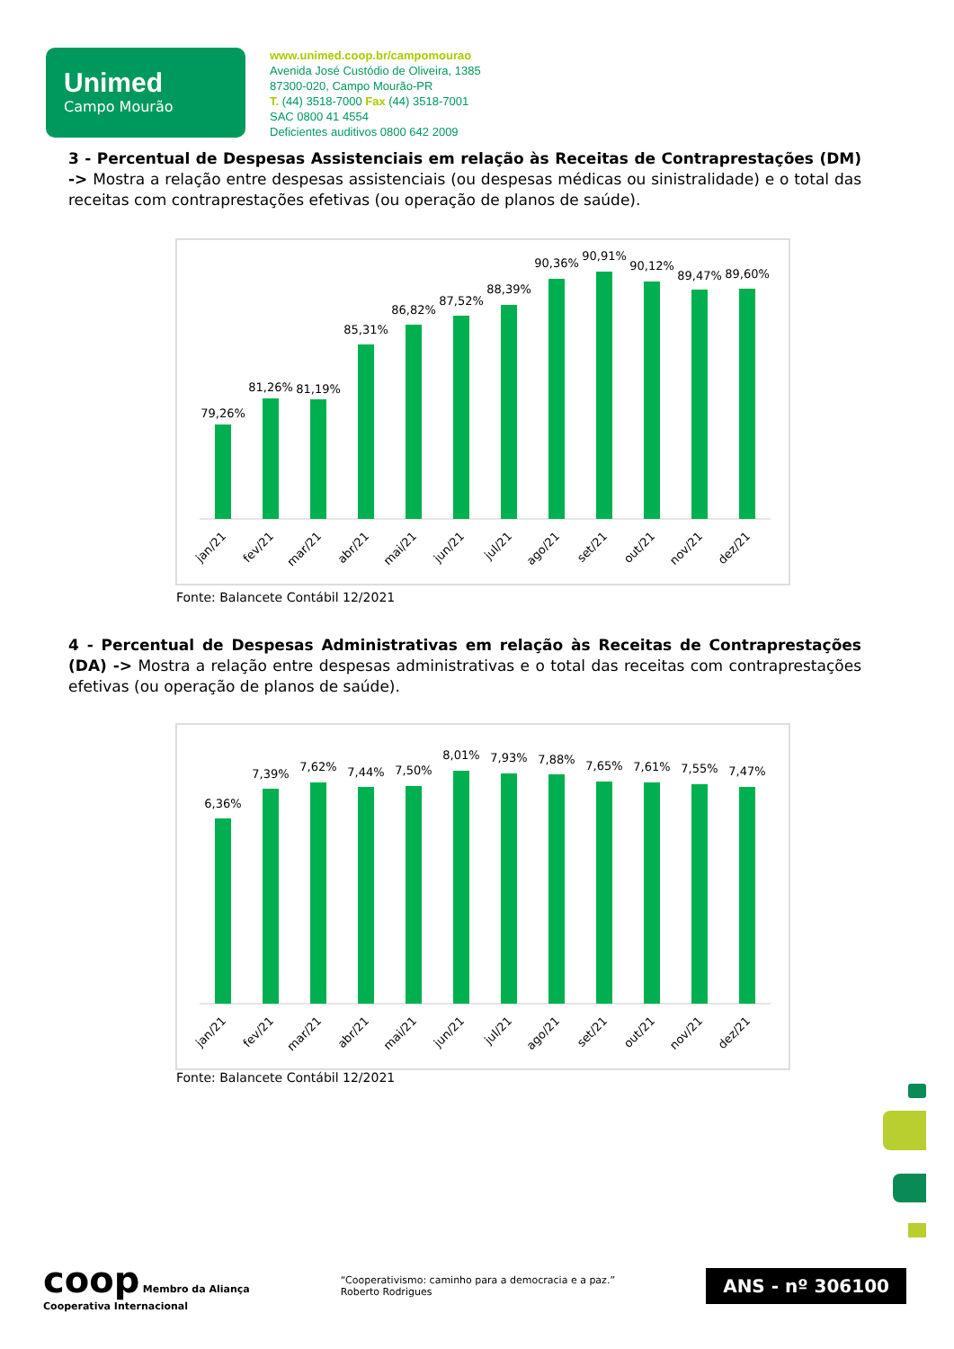Unimed
Campo Mourão
www.unimed.coop.br/campomourao
Avenida José Custódio de Oliveira, 1385
87300-020, Campo Mourão-PR
T. (44) 3518-7000 Fax (44) 3518-7001
SAC 0800 41 4554
Deficientes auditivos 0800 642 2009
3 - Percentual de Despesas Assistenciais em relação às Receitas de Contraprestações (DM) -> Mostra a relação entre despesas assistenciais (ou despesas médicas ou sinistralidade) e o total das receitas com contraprestações efetivas (ou operação de planos de saúde).
79,26%
81,26%
81,19%
85,31%
86,82%
87,52%
88,39%
90,36%
90,91%
90,12%
89,47%
89,60%
jan/21
fev/21
mar/21
abr/21
mai/21
jun/21
jul/21
ago/21
set/21
out/21
nov/21
dez/21
Fonte: Balancete Contábil 12/2021
4 - Percentual de Despesas Administrativas em relação às Receitas de Contraprestações (DA) -> Mostra a relação entre despesas administrativas e o total das receitas com contraprestações efetivas (ou operação de planos de saúde).
6,36%
7,39%
7,62%
7,44%
7,50%
8,01%
7,93%
7,88%
7,65%
7,61%
7,55%
7,47%
jan/21
fev/21
mar/21
abr/21
mai/21
jun/21
jul/21
ago/21
set/21
out/21
nov/21
dez/21
Fonte: Balancete Contábil 12/2021
coop Membro da Aliança
Cooperativa Internacional
“Cooperativismo: caminho para a democracia e a paz.”
Roberto Rodrigues
ANS - nº 306100